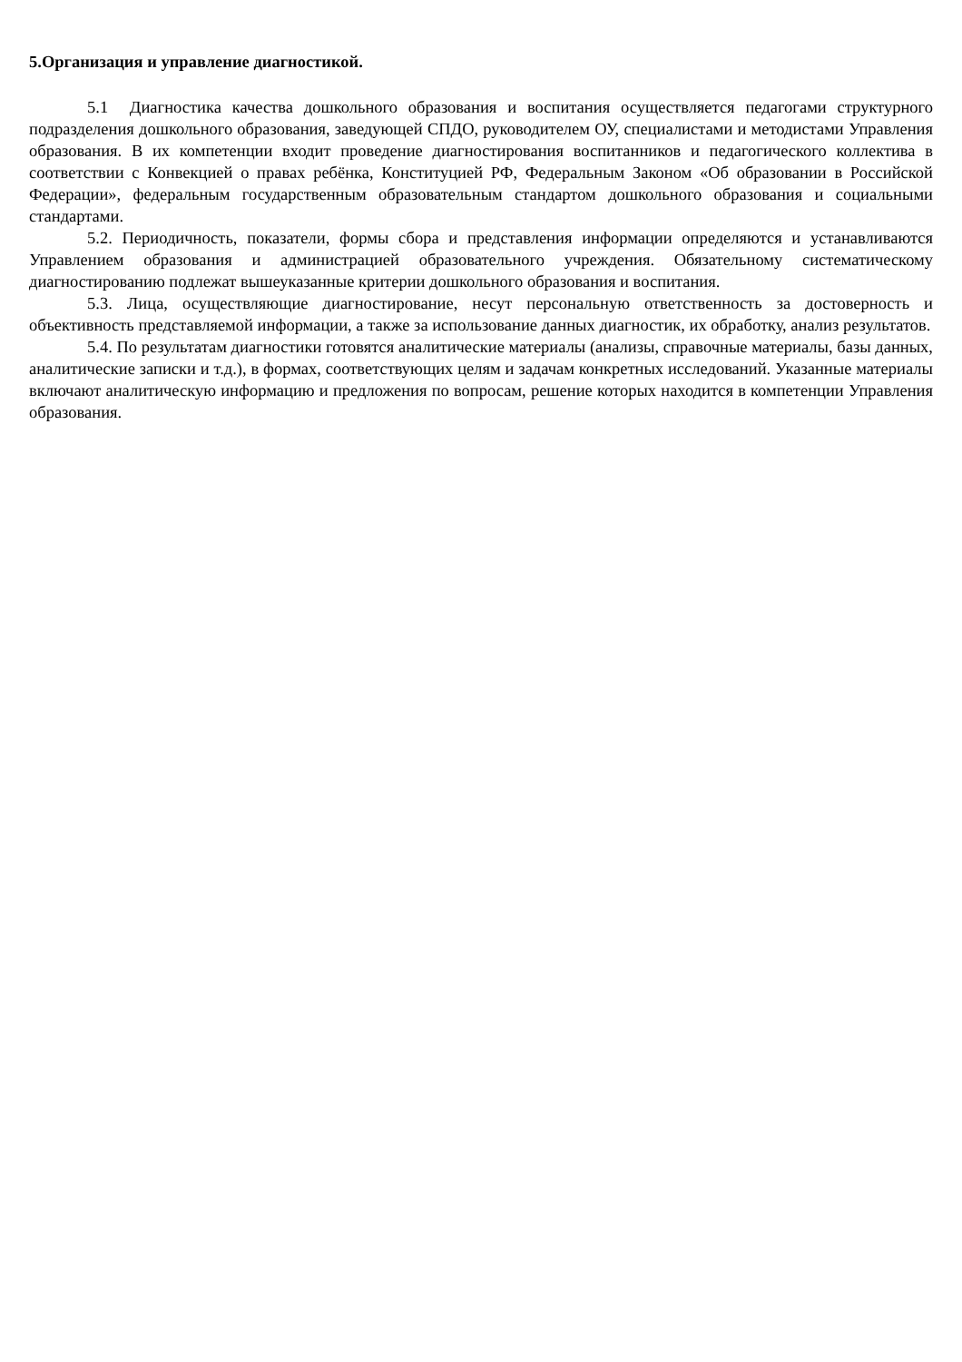5.Организация и управление диагностикой.
5.1 Диагностика качества дошкольного образования и воспитания осуществляется педагогами структурного подразделения дошкольного образования, заведующей СПДО, руководителем ОУ, специалистами и методистами Управления образования. В их компетенции входит проведение диагностирования воспитанников и педагогического коллектива в соответствии с Конвекцией о правах ребёнка, Конституцией РФ, Федеральным Законом «Об образовании в Российской Федерации», федеральным государственным образовательным стандартом дошкольного образования и социальными стандартами.
5.2. Периодичность, показатели, формы сбора и представления информации определяются и устанавливаются Управлением образования и администрацией образовательного учреждения. Обязательному систематическому диагностированию подлежат вышеуказанные критерии дошкольного образования и воспитания.
5.3. Лица, осуществляющие диагностирование, несут персональную ответственность за достоверность и объективность представляемой информации, а также за использование данных диагностик, их обработку, анализ результатов.
5.4. По результатам диагностики готовятся аналитические материалы (анализы, справочные материалы, базы данных, аналитические записки и т.д.), в формах, соответствующих целям и задачам конкретных исследований. Указанные материалы включают аналитическую информацию и предложения по вопросам, решение которых находится в компетенции Управления образования.